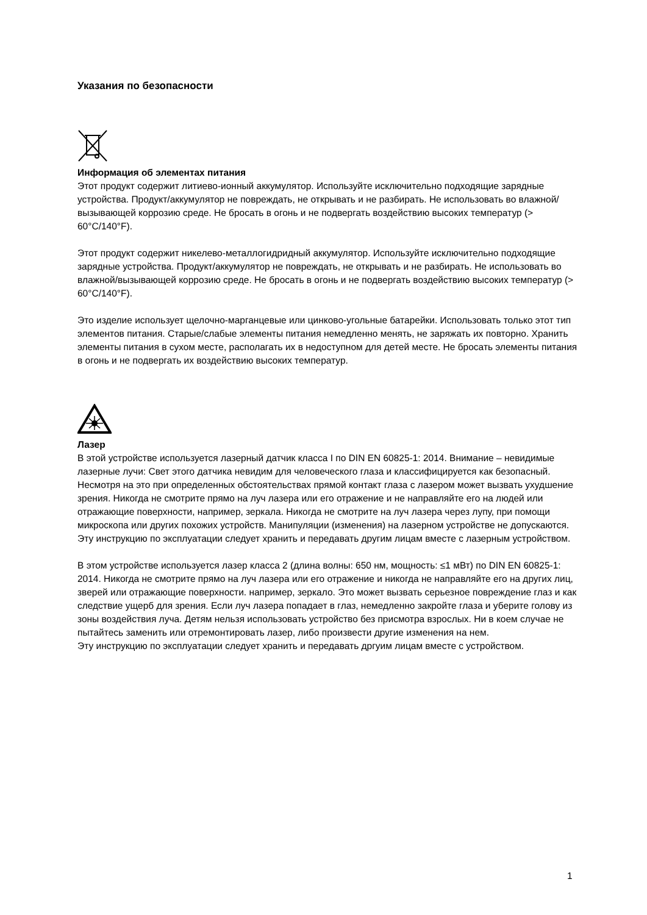Указания по безопасности
Информация об элементах питания
Этот продукт содержит литиево-ионный аккумулятор. Используйте исключительно подходящие зарядные устройства. Продукт/аккумулятор не повреждать, не открывать и не разбирать. Не использовать во влажной/вызывающей коррозию среде. Не бросать в огонь и не подвергать воздействию высоких температур (> 60°C/140°F).
Этот продукт содержит никелево-металлогидридный аккумулятор. Используйте исключительно подходящие зарядные устройства. Продукт/аккумулятор не повреждать, не открывать и не разбирать. Не использовать во влажной/вызывающей коррозию среде. Не бросать в огонь и не подвергать воздействию высоких температур (> 60°C/140°F).
Это изделие использует щелочно-марганцевые или цинково-угольные батарейки. Использовать только этот тип элементов питания. Старые/слабые элементы питания немедленно менять, не заряжать их повторно. Хранить элементы питания в сухом месте, располагать их в недоступном для детей месте. Не бросать элементы питания в огонь и не подвергать их воздействию высоких температур.
Лазер
В этой устройстве используется лазерный датчик класса I по DIN EN 60825-1: 2014. Внимание – невидимые лазерные лучи: Свет этого датчика невидим для человеческого глаза и классифицируется как безопасный. Несмотря на это при определенных обстоятельствах прямой контакт глаза с лазером может вызвать ухудшение зрения. Никогда не смотрите прямо на луч лазера или его отражение и не направляйте его на людей или отражающие поверхности, например, зеркала. Никогда не смотрите на луч лазера через лупу, при помощи микроскопа или других похожих устройств. Манипуляции (изменения) на лазерном устройстве не допускаются.
Эту инструкцию по эксплуатации следует хранить и передавать другим лицам вместе с лазерным устройством.
В этом устройстве используется лазер класса 2 (длина волны: 650 нм, мощность: ≤1 мВт) по DIN EN 60825-1: 2014. Никогда не смотрите прямо на луч лазера или его отражение и никогда не направляйте его на других лиц, зверей или отражающие поверхности. например, зеркало. Это может вызвать серьезное повреждение глаз и как следствие ущерб для зрения. Если луч лазера попадает в глаз, немедленно закройте глаза и уберите голову из зоны воздействия луча. Детям нельзя использовать устройство без присмотра взрослых. Ни в коем случае не пытайтесь заменить или отремонтировать лазер, либо произвести другие изменения на нем.
Эту инструкцию по эксплуатации следует хранить и передавать дргуим лицам вместе с устройством.
1